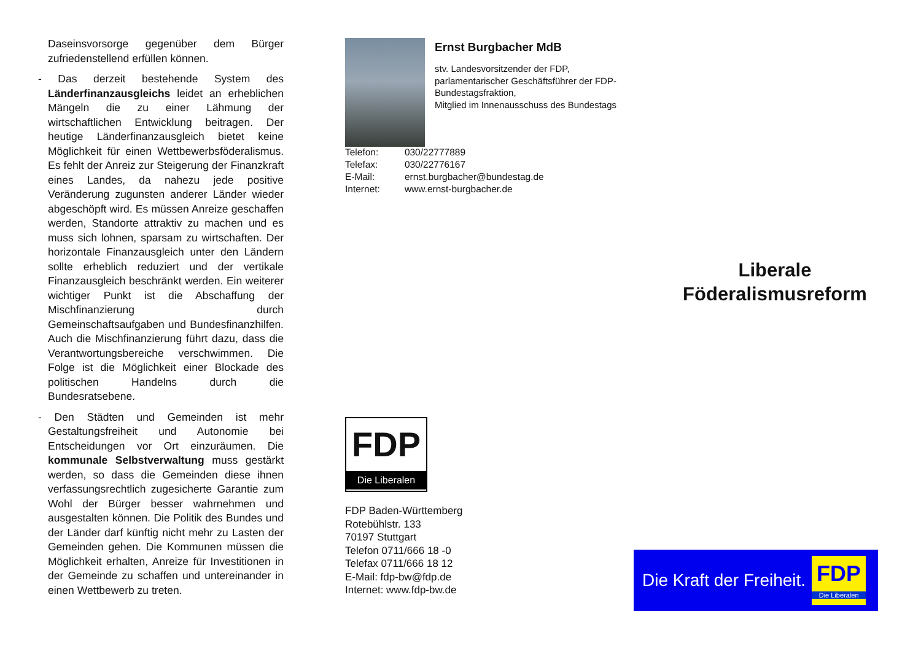Daseinsvorsorge gegenüber dem Bürger zufriedenstellend erfüllen können.
- Das derzeit bestehende System des Länderfinanzausgleichs leidet an erheblichen Mängeln die zu einer Lähmung der wirtschaftlichen Entwicklung beitragen. Der heutige Länderfinanzausgleich bietet keine Möglichkeit für einen Wettbewerbsföderalismus. Es fehlt der Anreiz zur Steigerung der Finanzkraft eines Landes, da nahezu jede positive Veränderung zugunsten anderer Länder wieder abgeschöpft wird. Es müssen Anreize geschaffen werden, Standorte attraktiv zu machen und es muss sich lohnen, sparsam zu wirtschaften. Der horizontale Finanzausgleich unter den Ländern sollte erheblich reduziert und der vertikale Finanzausgleich beschränkt werden. Ein weiterer wichtiger Punkt ist die Abschaffung der Mischfinanzierung durch Gemeinschaftsaufgaben und Bundesfinanzhilfen. Auch die Mischfinanzierung führt dazu, dass die Verantwortungsbereiche verschwimmen. Die Folge ist die Möglichkeit einer Blockade des politischen Handelns durch die Bundesratsebene.
- Den Städten und Gemeinden ist mehr Gestaltungsfreiheit und Autonomie bei Entscheidungen vor Ort einzuräumen. Die kommunale Selbstverwaltung muss gestärkt werden, so dass die Gemeinden diese ihnen verfassungsrechtlich zugesicherte Garantie zum Wohl der Bürger besser wahrnehmen und ausgestalten können. Die Politik des Bundes und der Länder darf künftig nicht mehr zu Lasten der Gemeinden gehen. Die Kommunen müssen die Möglichkeit erhalten, Anreize für Investitionen in der Gemeinde zu schaffen und untereinander in einen Wettbewerb zu treten.
Ernst Burgbacher MdB
stv. Landesvorsitzender der FDP,
parlamentarischer Geschäftsführer der FDP-Bundestagsfraktion,
Mitglied im Innenausschuss des Bundestags
| Telefon: | 030/22777889 |
| Telefax: | 030/22776167 |
| E-Mail: | ernst.burgbacher@bundestag.de |
| Internet: | www.ernst-burgbacher.de |
FDP
Die Liberalen
FDP Baden-Württemberg
Rotebühlstr. 133
70197 Stuttgart
Telefon 0711/666 18 -0
Telefax 0711/666 18 12
E-Mail: fdp-bw@fdp.de
Internet: www.fdp-bw.de
Liberale
Föderalismusreform
Die Kraft der Freiheit.
FDP
Die Liberalen